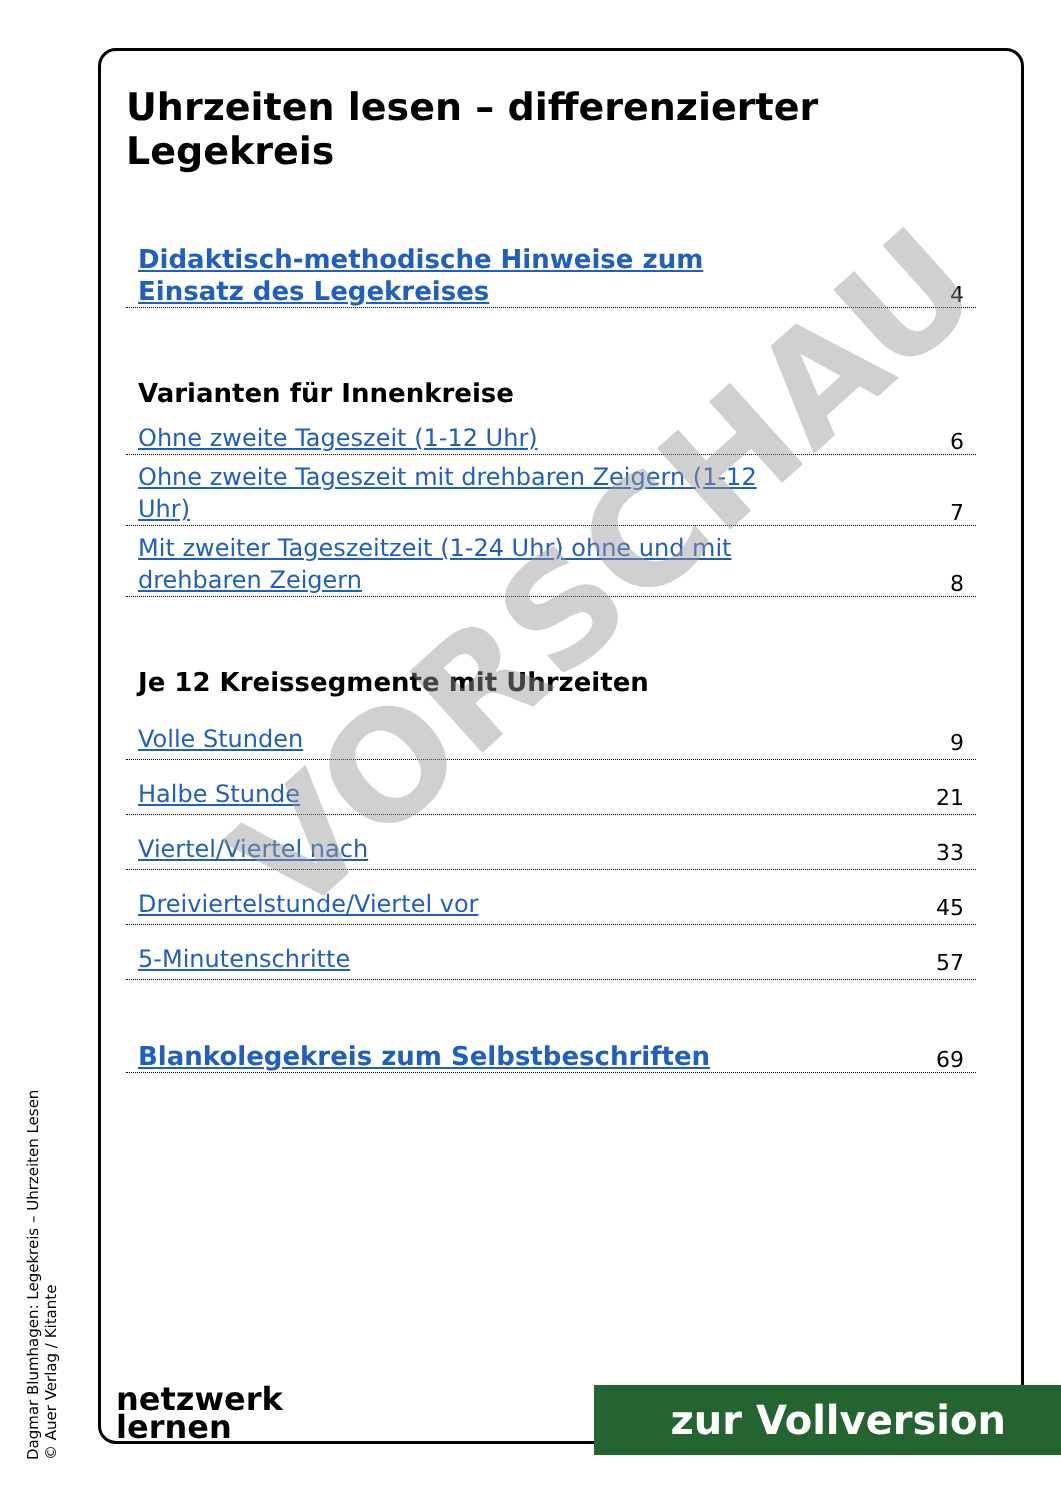Uhrzeiten lesen – differenzierter Legekreis
Didaktisch-methodische Hinweise zum Einsatz des Legekreises 4
Varianten für Innenkreise
Ohne zweite Tageszeit (1-12 Uhr) 6
Ohne zweite Tageszeit mit drehbaren Zeigern (1-12 Uhr) 7
Mit zweiter Tageszeitzeit (1-24 Uhr) ohne und mit drehbaren Zeigern 8
Je 12 Kreissegmente mit Uhrzeiten
Volle Stunden 9
Halbe Stunde 21
Viertel/Viertel nach 33
Dreiviertelstunde/Viertel vor 45
5-Minutenschritte 57
Blankolegekreis zum Selbstbeschriften 69
VORSCHAU
Dagmar Blumhagen: Legekreis – Uhrzeiten Lesen
© Auer Verlag / Kitante
netzwerk
lernen
zur Vollversion